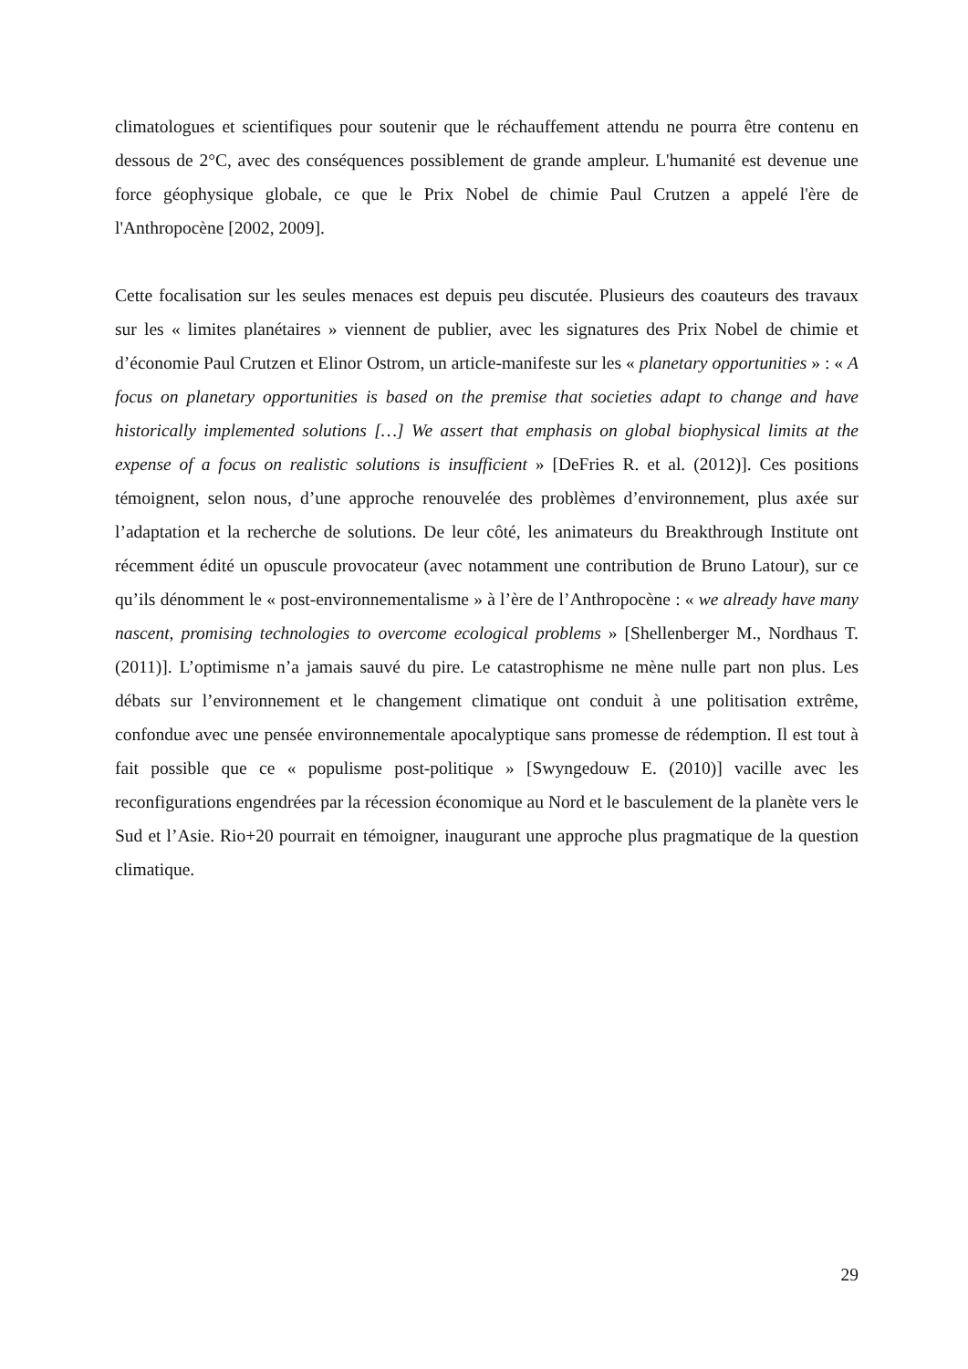climatologues et scientifiques pour soutenir que le réchauffement attendu ne pourra être contenu en dessous de 2°C, avec des conséquences possiblement de grande ampleur. L'humanité est devenue une force géophysique globale, ce que le Prix Nobel de chimie Paul Crutzen a appelé l'ère de l'Anthropocène [2002, 2009].
Cette focalisation sur les seules menaces est depuis peu discutée. Plusieurs des coauteurs des travaux sur les « limites planétaires » viennent de publier, avec les signatures des Prix Nobel de chimie et d’économie Paul Crutzen et Elinor Ostrom, un article-manifeste sur les « planetary opportunities » : « A focus on planetary opportunities is based on the premise that societies adapt to change and have historically implemented solutions […] We assert that emphasis on global biophysical limits at the expense of a focus on realistic solutions is insufficient » [DeFries R. et al. (2012)]. Ces positions témoignent, selon nous, d’une approche renouvelée des problèmes d’environnement, plus axée sur l’adaptation et la recherche de solutions. De leur côté, les animateurs du Breakthrough Institute ont récemment édité un opuscule provocateur (avec notamment une contribution de Bruno Latour), sur ce qu’ils dénomment le « post-environnementalisme » à l’ère de l’Anthropocène : « we already have many nascent, promising technologies to overcome ecological problems » [Shellenberger M., Nordhaus T. (2011)]. L’optimisme n’a jamais sauvé du pire. Le catastrophisme ne mène nulle part non plus. Les débats sur l’environnement et le changement climatique ont conduit à une politisation extrême, confondue avec une pensée environnementale apocalyptique sans promesse de rédemption. Il est tout à fait possible que ce « populisme post-politique » [Swyngedouw E. (2010)] vacille avec les reconfigurations engendrées par la récession économique au Nord et le basculement de la planète vers le Sud et l’Asie. Rio+20 pourrait en témoigner, inaugurant une approche plus pragmatique de la question climatique.
29